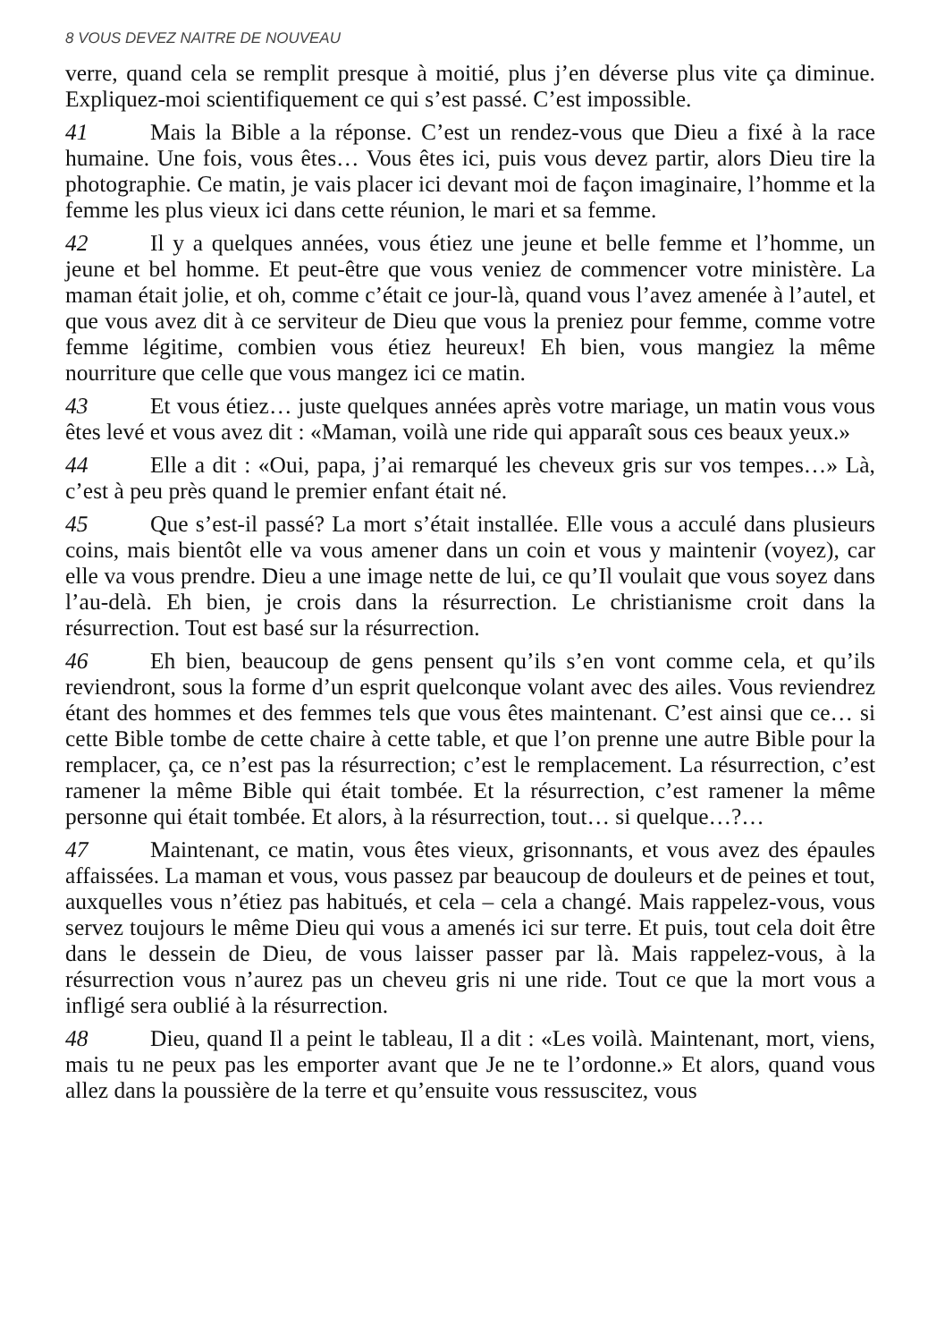8 VOUS DEVEZ NAITRE DE NOUVEAU
verre, quand cela se remplit presque à moitié, plus j’en déverse plus vite ça diminue. Expliquez-moi scientifiquement ce qui s’est passé. C’est impossible.
41 Mais la Bible a la réponse. C’est un rendez-vous que Dieu a fixé à la race humaine. Une fois, vous êtes… Vous êtes ici, puis vous devez partir, alors Dieu tire la photographie. Ce matin, je vais placer ici devant moi de façon imaginaire, l’homme et la femme les plus vieux ici dans cette réunion, le mari et sa femme.
42 Il y a quelques années, vous étiez une jeune et belle femme et l’homme, un jeune et bel homme. Et peut-être que vous veniez de commencer votre ministère. La maman était jolie, et oh, comme c’était ce jour-là, quand vous l’avez amenée à l’autel, et que vous avez dit à ce serviteur de Dieu que vous la preniez pour femme, comme votre femme légitime, combien vous étiez heureux! Eh bien, vous mangiez la même nourriture que celle que vous mangez ici ce matin.
43 Et vous étiez… juste quelques années après votre mariage, un matin vous vous êtes levé et vous avez dit : «Maman, voilà une ride qui apparaît sous ces beaux yeux.»
44 Elle a dit : «Oui, papa, j’ai remarqué les cheveux gris sur vos tempes…» Là, c’est à peu près quand le premier enfant était né.
45 Que s’est-il passé? La mort s’était installée. Elle vous a acculé dans plusieurs coins, mais bientôt elle va vous amener dans un coin et vous y maintenir (voyez), car elle va vous prendre. Dieu a une image nette de lui, ce qu’Il voulait que vous soyez dans l’au-delà. Eh bien, je crois dans la résurrection. Le christianisme croit dans la résurrection. Tout est basé sur la résurrection.
46 Eh bien, beaucoup de gens pensent qu’ils s’en vont comme cela, et qu’ils reviendront, sous la forme d’un esprit quelconque volant avec des ailes. Vous reviendrez étant des hommes et des femmes tels que vous êtes maintenant. C’est ainsi que ce… si cette Bible tombe de cette chaire à cette table, et que l’on prenne une autre Bible pour la remplacer, ça, ce n’est pas la résurrection; c’est le remplacement. La résurrection, c’est ramener la même Bible qui était tombée. Et la résurrection, c’est ramener la même personne qui était tombée. Et alors, à la résurrection, tout… si quelque…?…
47 Maintenant, ce matin, vous êtes vieux, grisonnants, et vous avez des épaules affaissées. La maman et vous, vous passez par beaucoup de douleurs et de peines et tout, auxquelles vous n’étiez pas habitués, et cela – cela a changé. Mais rappelez-vous, vous servez toujours le même Dieu qui vous a amenés ici sur terre. Et puis, tout cela doit être dans le dessein de Dieu, de vous laisser passer par là. Mais rappelez-vous, à la résurrection vous n’aurez pas un cheveu gris ni une ride. Tout ce que la mort vous a infligé sera oublié à la résurrection.
48 Dieu, quand Il a peint le tableau, Il a dit : «Les voilà. Maintenant, mort, viens, mais tu ne peux pas les emporter avant que Je ne te l’ordonne.» Et alors, quand vous allez dans la poussière de la terre et qu’ensuite vous ressuscitez, vous